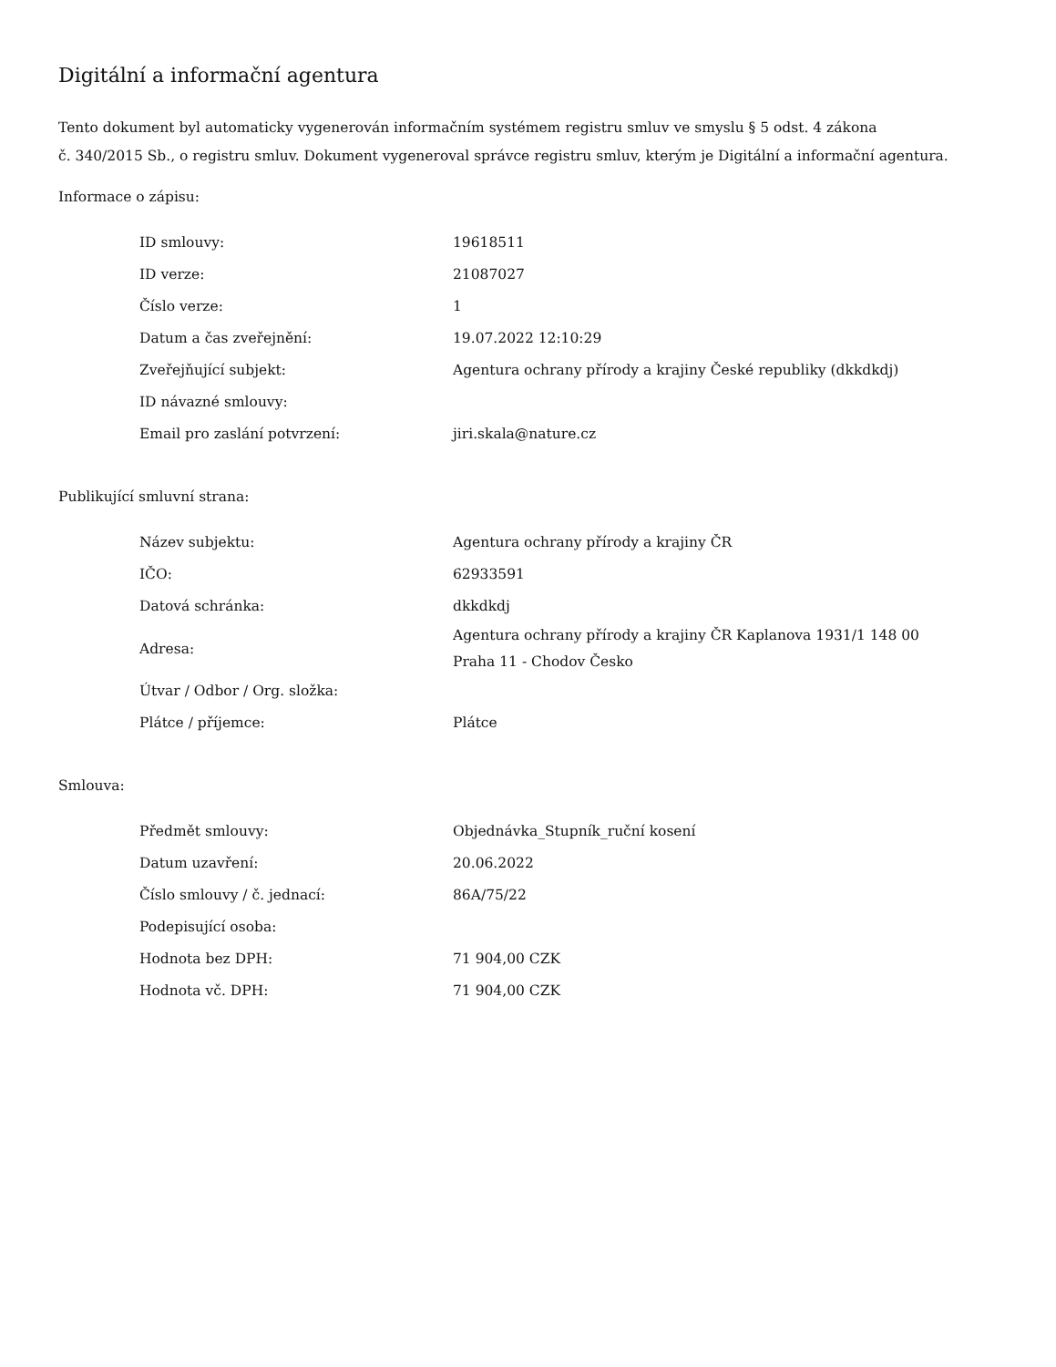Digitální a informační agentura
Tento dokument byl automaticky vygenerován informačním systémem registru smluv ve smyslu § 5 odst. 4 zákona
č. 340/2015 Sb., o registru smluv. Dokument vygeneroval správce registru smluv, kterým je Digitální a informační agentura.
Informace o zápisu:
| ID smlouvy: | 19618511 |
| ID verze: | 21087027 |
| Číslo verze: | 1 |
| Datum a čas zveřejnění: | 19.07.2022 12:10:29 |
| Zveřejňující subjekt: | Agentura ochrany přírody a krajiny České republiky (dkkdkdj) |
| ID návazné smlouvy: | |
| Email pro zaslání potvrzení: | jiri.skala@nature.cz |
Publikující smluvní strana:
| Název subjektu: | Agentura ochrany přírody a krajiny ČR |
| IČO: | 62933591 |
| Datová schránka: | dkkdkdj |
| Adresa: | Agentura ochrany přírody a krajiny ČR Kaplanova 1931/1 148 00 Praha 11 - Chodov Česko |
| Útvar / Odbor / Org. složka: | |
| Plátce / příjemce: | Plátce |
Smlouva:
| Předmět smlouvy: | Objednávka_Stupník_ruční kosení |
| Datum uzavření: | 20.06.2022 |
| Číslo smlouvy / č. jednací: | 86A/75/22 |
| Podepisující osoba: | |
| Hodnota bez DPH: | 71 904,00 CZK |
| Hodnota vč. DPH: | 71 904,00 CZK |